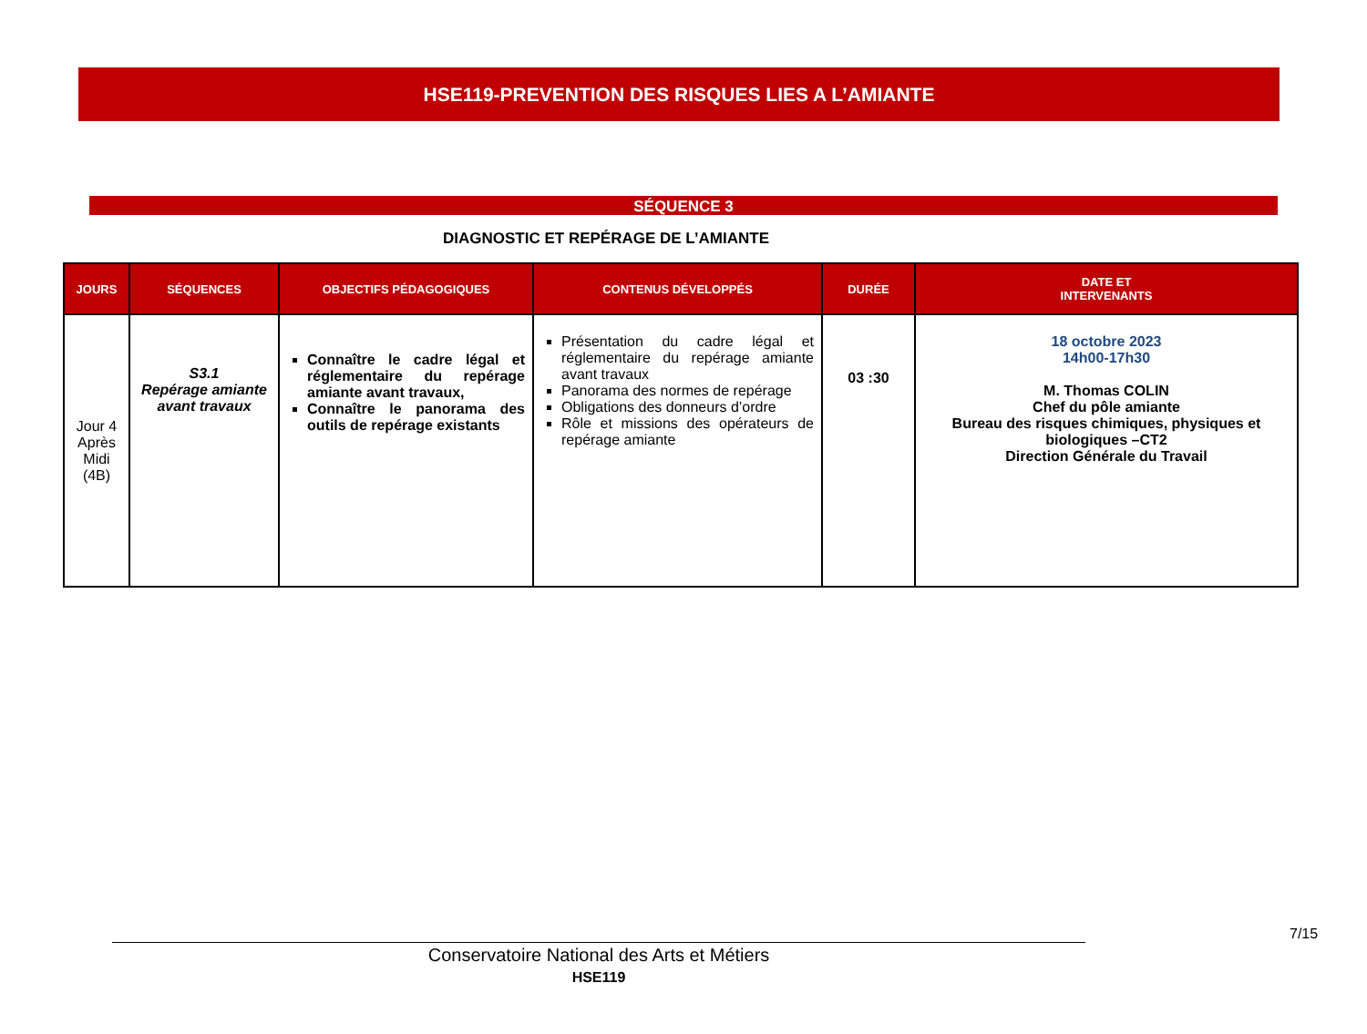HSE119-PREVENTION DES RISQUES LIES A L’AMIANTE
SÉQUENCE 3
DIAGNOSTIC ET REPÉRAGE DE L’AMIANTE
| JOURS | SÉQUENCES | OBJECTIFS PÉDAGOGIQUES | CONTENUS DÉVELOPPÉS | DURÉE | DATE ET INTERVENANTS |
| --- | --- | --- | --- | --- | --- |
| Jour 4 Après Midi (4B) | S3.1 Repérage amiante avant travaux | Connaître le cadre légal et réglementaire du repérage amiante avant travaux, Connaître le panorama des outils de repérage existants | Présentation du cadre légal et réglementaire du repérage amiante avant travaux Panorama des normes de repérage Obligations des donneurs d’ordre Rôle et missions des opérateurs de repérage amiante | 03 :30 | 18 octobre 2023 14h00-17h30 M. Thomas COLIN Chef du pôle amiante Bureau des risques chimiques, physiques et biologiques –CT2 Direction Générale du Travail |
7/15
Conservatoire National des Arts et Métiers
HSE119